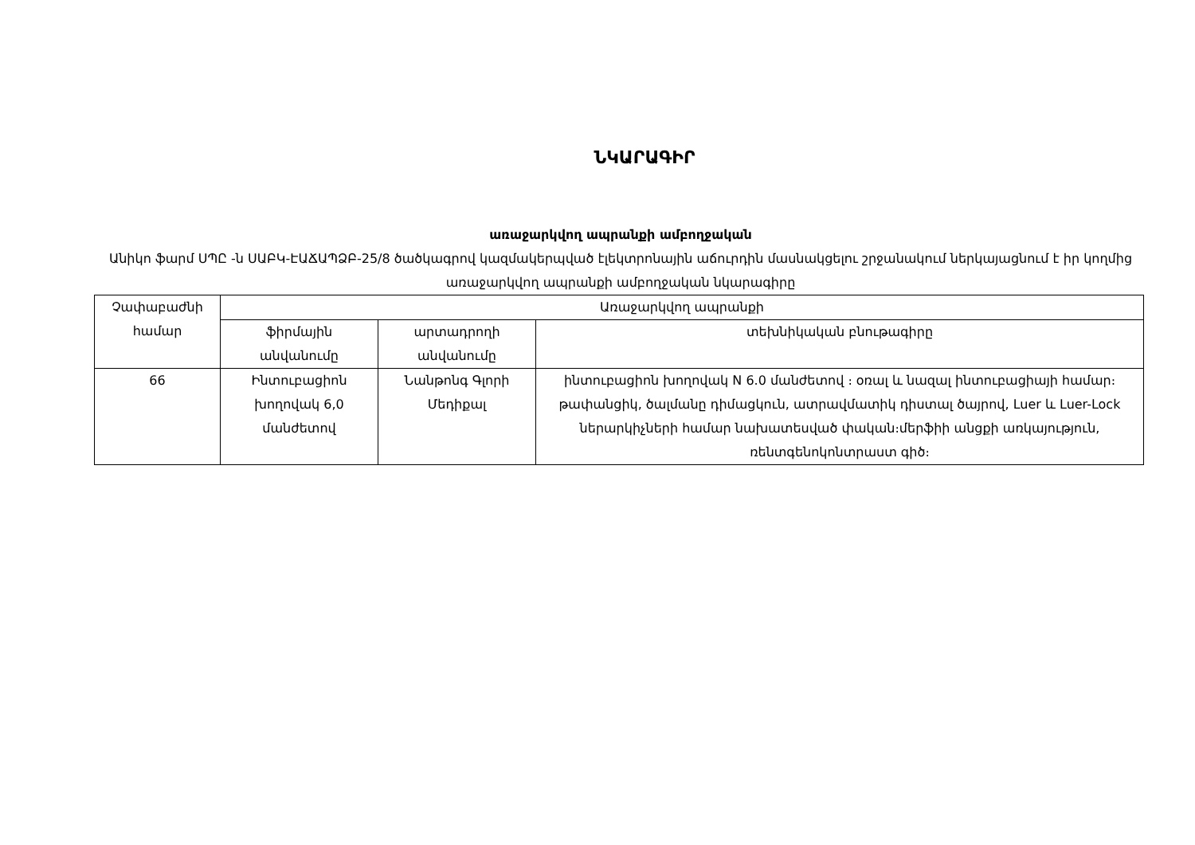ՆԿԱՐԱԳԻՐ
առաջարկվող ապրանքի ամբողջական
Անիկո ֆարմ ՍՊԸ -ն ՍԱԲԿ-ԷԱՃԱՊՁԲ-25/8 ծածկագրով կազմակերպված էլեկտրոնային աճուրդին մասնակցելու շրջանակում ներկայացնում է իր կողմից առաջարկվող ապրանքի ամբողջական նկարագիրը
| Չափաբաժնի համար | Առաջարկվող ապրանքի | | |
| --- | --- | --- | --- |
| | ֆիրմային անվանումը | արտադրողի անվանումը | տեխնիկական բնութագիրը |
| 66 | Ինտուբացիոն խողովակ 6,0 մանժետով | Նանթոնգ Գլորի Մեդիքալ | ինտուբացիոն խողովակ N 6.0 մանժետով ։ օռալ և նազալ ինտուբացիայի համար։ թափանցիկ, ծալմանը դիմացկուն, ատրավմատիկ դիստալ ծայրով, Luer և Luer-Lock ներարկիչների համար նախատեսված փական։մերֆիի անցքի առկայություն, ռենտգենոկոնտրաստ գիծ։ |